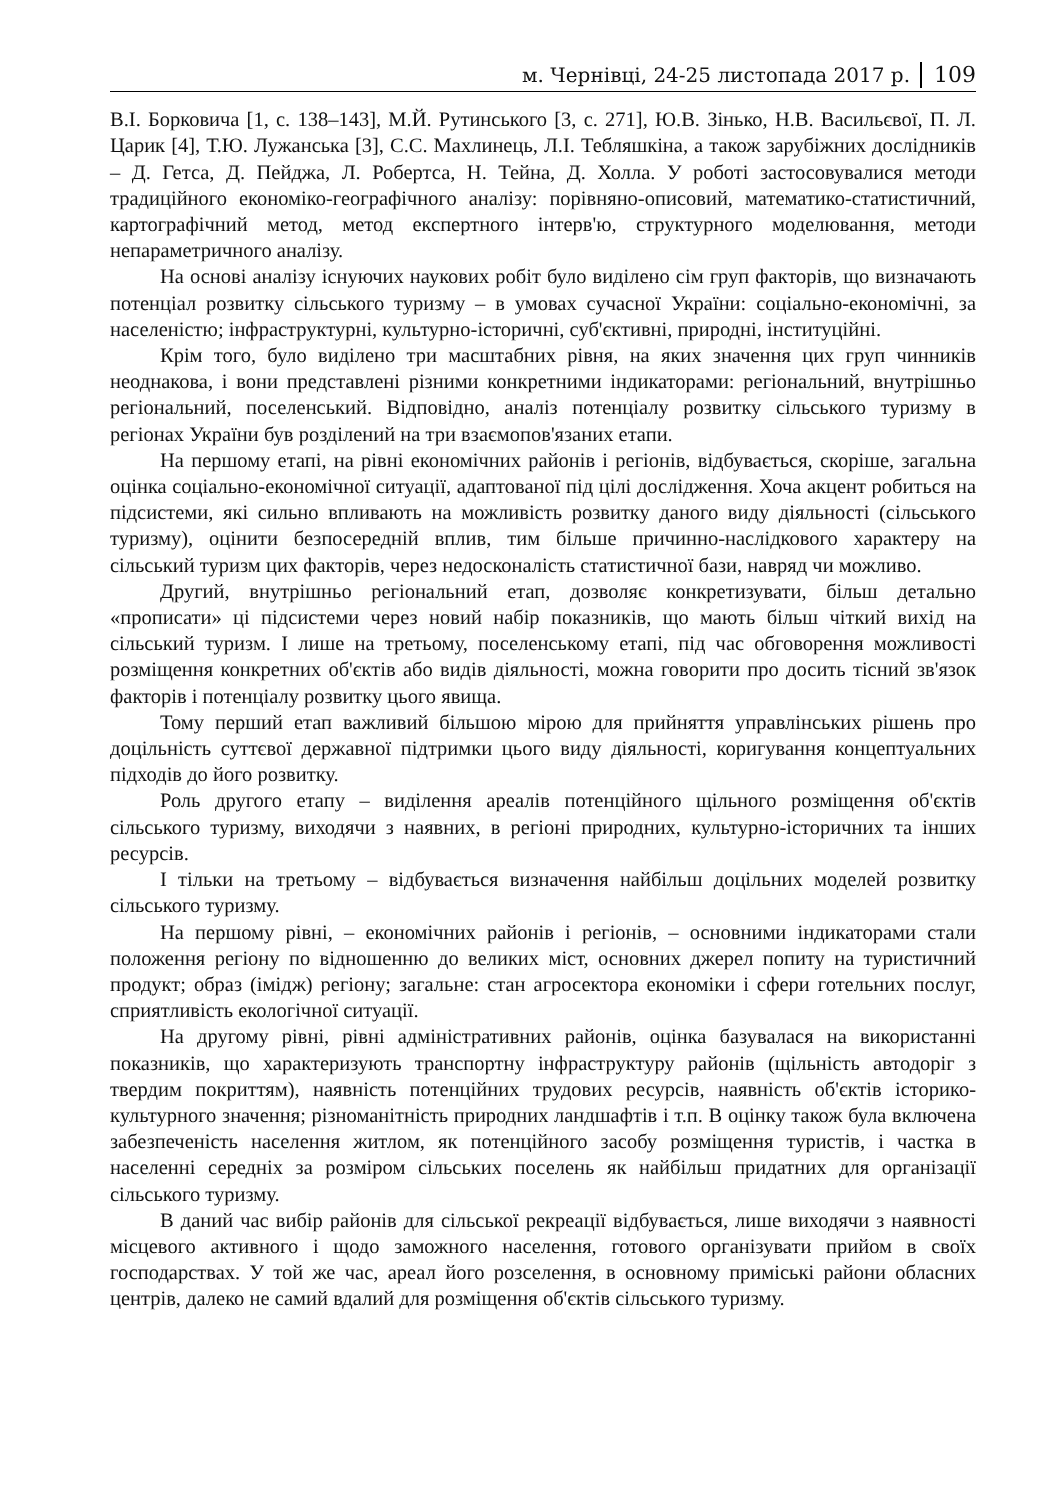м. Чернівці, 24-25 листопада 2017 р. 109
В.І. Борковича [1, с. 138–143], М.Й. Рутинського [3, с. 271], Ю.В. Зінько, Н.В. Васильєвої, П. Л. Царик [4], Т.Ю. Лужанська [3], С.С. Махлинець, Л.І. Тебляшкіна, а також зарубіжних дослідників – Д. Гетса, Д. Пейджа, Л. Робертса, Н. Тейна, Д. Холла. У роботі застосовувалися методи традиційного економіко-географічного аналізу: порівняно-описовий, математико-статистичний, картографічний метод, метод експертного інтерв'ю, структурного моделювання, методи непараметричного аналізу.
На основі аналізу існуючих наукових робіт було виділено сім груп факторів, що визначають потенціал розвитку сільського туризму – в умовах сучасної України: соціально-економічні, за населеністю; інфраструктурні, культурно-історичні, суб'єктивні, природні, інституційні.
Крім того, було виділено три масштабних рівня, на яких значення цих груп чинників неоднакова, і вони представлені різними конкретними індикаторами: регіональний, внутрішньо регіональний, поселенський. Відповідно, аналіз потенціалу розвитку сільського туризму в регіонах України був розділений на три взаємопов'язаних етапи.
На першому етапі, на рівні економічних районів і регіонів, відбувається, скоріше, загальна оцінка соціально-економічної ситуації, адаптованої під цілі дослідження. Хоча акцент робиться на підсистеми, які сильно впливають на можливість розвитку даного виду діяльності (сільського туризму), оцінити безпосередній вплив, тим більше причинно-наслідкового характеру на сільський туризм цих факторів, через недосконаліcть статистичної бази, навряд чи можливо.
Другий, внутрішньо регіональний етап, дозволяє конкретизувати, більш детально «прописати» ці підсистеми через новий набір показників, що мають більш чіткий вихід на сільський туризм. І лише на третьому, поселенському етапі, під час обговорення можливості розміщення конкретних об'єктів або видів діяльності, можна говорити про досить тісний зв'язок факторів і потенціалу розвитку цього явища.
Тому перший етап важливий більшою мірою для прийняття управлінських рішень про доцільність суттєвої державної підтримки цього виду діяльності, коригування концептуальних підходів до його розвитку.
Роль другого етапу – виділення ареалів потенційного щільного розміщення об'єктів сільського туризму, виходячи з наявних, в регіоні природних, культурно-історичних та інших ресурсів.
І тільки на третьому – відбувається визначення найбільш доцільних моделей розвитку сільського туризму.
На першому рівні, – економічних районів і регіонів, – основними індикаторами стали положення регіону по відношенню до великих міст, основних джерел попиту на туристичний продукт; образ (імідж) регіону; загальне: стан агросектора економіки і сфери готельних послуг, сприятливість екологічної ситуації.
На другому рівні, рівні адміністративних районів, оцінка базувалася на використанні показників, що характеризують транспортну інфраструктуру районів (щільність автодоріг з твердим покриттям), наявність потенційних трудових ресурсів, наявність об'єктів історико-культурного значення; різноманітність природних ландшафтів і т.п. В оцінку також була включена забезпеченість населення житлом, як потенційного засобу розміщення туристів, і частка в населенні середніх за розміром сільських поселень як найбільш придатних для організації сільського туризму.
В даний час вибір районів для сільської рекреації відбувається, лише виходячи з наявності місцевого активного і щодо заможного населення, готового організувати прийом в своїх господарствах. У той же час, ареал його розселення, в основному приміські райони обласних центрів, далеко не самий вдалий для розміщення об'єктів сільського туризму.